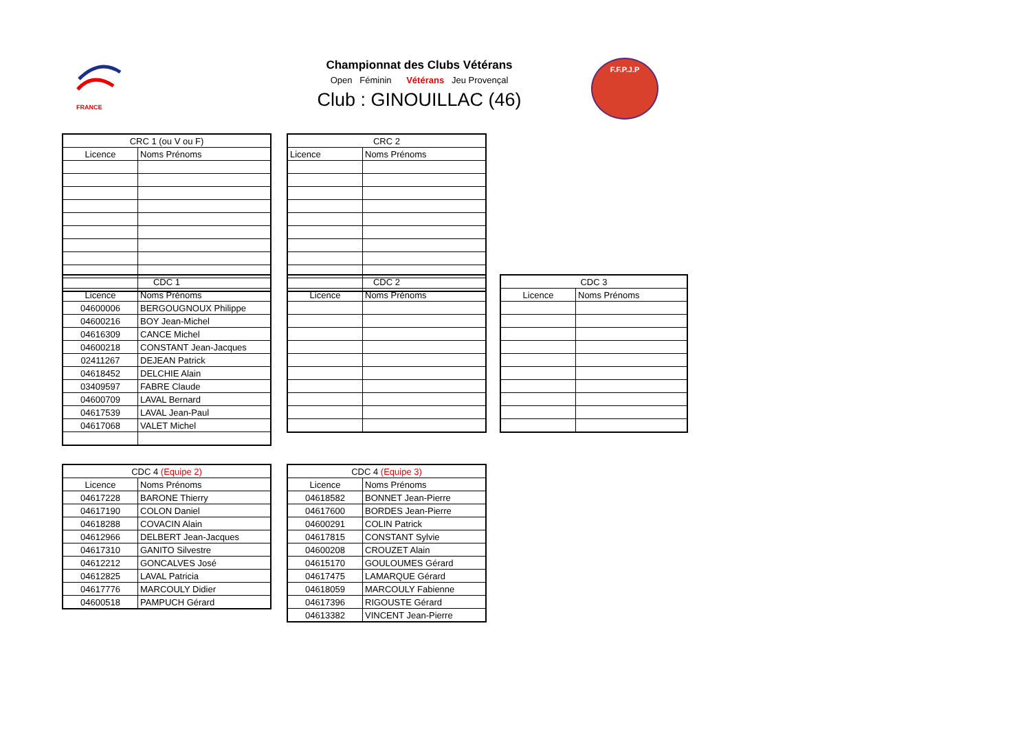FRANCE
Championnat des Clubs Vétérans
Open Féminin Vétérans Jeu Provençal
Club : GINOUILLAC (46)
F.F.P.J.P
| CRC 1 (ou V ou F) | |
| --- | --- |
| Licence | Noms Prénoms |
| CRC 2 | |
| --- | --- |
| Licence | Noms Prénoms |
| CDC 1 | |
| --- | --- |
| Licence | Noms Prénoms |
| 04600006 | BERGOUGNOUX Philippe |
| 04600216 | BOY Jean-Michel |
| 04616309 | CANCE Michel |
| 04600218 | CONSTANT Jean-Jacques |
| 02411267 | DEJEAN Patrick |
| 04618452 | DELCHIE Alain |
| 03409597 | FABRE Claude |
| 04600709 | LAVAL Bernard |
| 04617539 | LAVAL Jean-Paul |
| 04617068 | VALET Michel |
| CDC 2 | |
| --- | --- |
| Licence | Noms Prénoms |
| CDC 3 | |
| --- | --- |
| Licence | Noms Prénoms |
| CDC 4 (Equipe 2) | |
| --- | --- |
| Licence | Noms Prénoms |
| 04617228 | BARONE Thierry |
| 04617190 | COLON Daniel |
| 04618288 | COVACIN Alain |
| 04612966 | DELBERT Jean-Jacques |
| 04617310 | GANITO Silvestre |
| 04612212 | GONCALVES José |
| 04612825 | LAVAL Patricia |
| 04617776 | MARCOULY Didier |
| 04600518 | PAMPUCH Gérard |
| CDC 4 (Equipe 3) | |
| --- | --- |
| Licence | Noms Prénoms |
| 04618582 | BONNET Jean-Pierre |
| 04617600 | BORDES Jean-Pierre |
| 04600291 | COLIN Patrick |
| 04617815 | CONSTANT Sylvie |
| 04600208 | CROUZET Alain |
| 04615170 | GOULOUMES Gérard |
| 04617475 | LAMARQUE Gérard |
| 04618059 | MARCOULY Fabienne |
| 04617396 | RIGOUSTE Gérard |
| 04613382 | VINCENT Jean-Pierre |